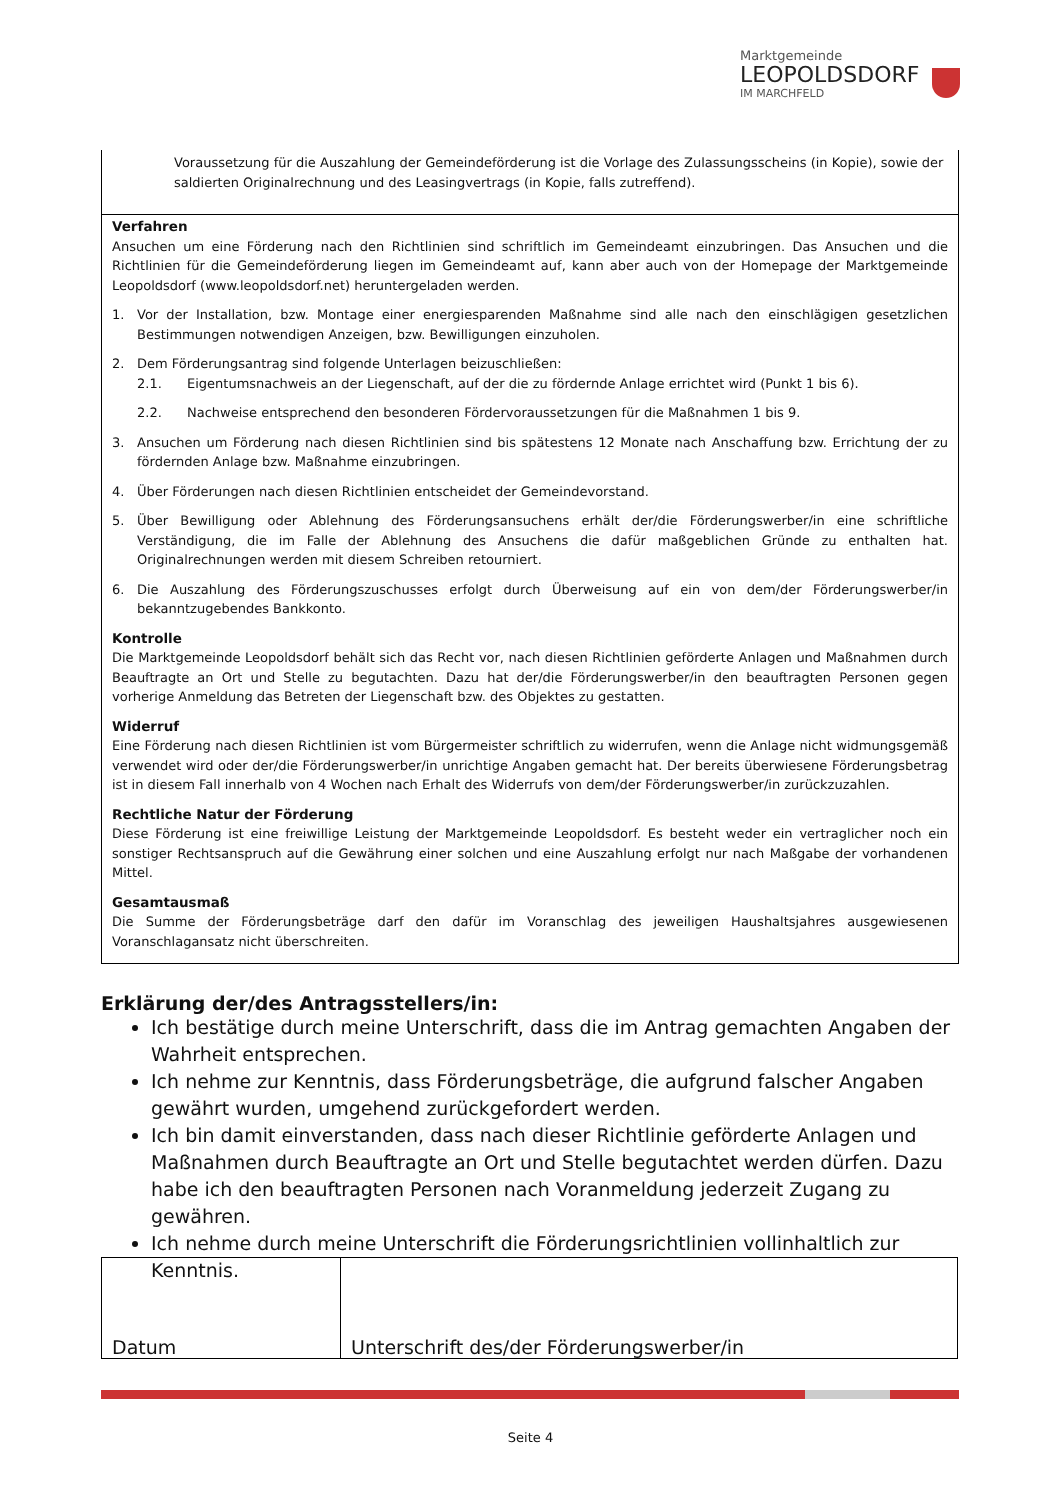Marktgemeinde
LEOPOLDSDORF
IM MARCHFELD
Voraussetzung für die Auszahlung der Gemeindeförderung ist die Vorlage des Zulassungsscheins (in Kopie), sowie der saldierten Originalrechnung und des Leasingvertrags (in Kopie, falls zutreffend).
Verfahren
Ansuchen um eine Förderung nach den Richtlinien sind schriftlich im Gemeindeamt einzubringen. Das Ansuchen und die Richtlinien für die Gemeindeförderung liegen im Gemeindeamt auf, kann aber auch von der Homepage der Marktgemeinde Leopoldsdorf (www.leopoldsdorf.net) heruntergeladen werden.
1. Vor der Installation, bzw. Montage einer energiesparenden Maßnahme sind alle nach den einschlägigen gesetzlichen Bestimmungen notwendigen Anzeigen, bzw. Bewilligungen einzuholen.
2. Dem Förderungsantrag sind folgende Unterlagen beizuschließen:
2.1. Eigentumsnachweis an der Liegenschaft, auf der die zu fördernde Anlage errichtet wird (Punkt 1 bis 6).
2.2. Nachweise entsprechend den besonderen Fördervoraussetzungen für die Maßnahmen 1 bis 9.
3. Ansuchen um Förderung nach diesen Richtlinien sind bis spätestens 12 Monate nach Anschaffung bzw. Errichtung der zu fördernden Anlage bzw. Maßnahme einzubringen.
4. Über Förderungen nach diesen Richtlinien entscheidet der Gemeindevorstand.
5. Über Bewilligung oder Ablehnung des Förderungsansuchens erhält der/die Förderungswerber/in eine schriftliche Verständigung, die im Falle der Ablehnung des Ansuchens die dafür maßgeblichen Gründe zu enthalten hat. Originalrechnungen werden mit diesem Schreiben retourniert.
6. Die Auszahlung des Förderungszuschusses erfolgt durch Überweisung auf ein von dem/der Förderungswerber/in bekanntzugebendes Bankkonto.
Kontrolle
Die Marktgemeinde Leopoldsdorf behält sich das Recht vor, nach diesen Richtlinien geförderte Anlagen und Maßnahmen durch Beauftragte an Ort und Stelle zu begutachten. Dazu hat der/die Förderungswerber/in den beauftragten Personen gegen vorherige Anmeldung das Betreten der Liegenschaft bzw. des Objektes zu gestatten.
Widerruf
Eine Förderung nach diesen Richtlinien ist vom Bürgermeister schriftlich zu widerrufen, wenn die Anlage nicht widmungsgemäß verwendet wird oder der/die Förderungswerber/in unrichtige Angaben gemacht hat. Der bereits überwiesene Förderungsbetrag ist in diesem Fall innerhalb von 4 Wochen nach Erhalt des Widerrufs von dem/der Förderungswerber/in zurückzuzahlen.
Rechtliche Natur der Förderung
Diese Förderung ist eine freiwillige Leistung der Marktgemeinde Leopoldsdorf. Es besteht weder ein vertraglicher noch ein sonstiger Rechtsanspruch auf die Gewährung einer solchen und eine Auszahlung erfolgt nur nach Maßgabe der vorhandenen Mittel.
Gesamtausmaß
Die Summe der Förderungsbeträge darf den dafür im Voranschlag des jeweiligen Haushaltsjahres ausgewiesenen Voranschlagansatz nicht überschreiten.
Erklärung der/des Antragsstellers/in:
Ich bestätige durch meine Unterschrift, dass die im Antrag gemachten Angaben der Wahrheit entsprechen.
Ich nehme zur Kenntnis, dass Förderungsbeträge, die aufgrund falscher Angaben gewährt wurden, umgehend zurückgefordert werden.
Ich bin damit einverstanden, dass nach dieser Richtlinie geförderte Anlagen und Maßnahmen durch Beauftragte an Ort und Stelle begutachtet werden dürfen. Dazu habe ich den beauftragten Personen nach Voranmeldung jederzeit Zugang zu gewähren.
Ich nehme durch meine Unterschrift die Förderungsrichtlinien vollinhaltlich zur Kenntnis.
| Datum | Unterschrift des/der Förderungswerber/in |
Seite 4